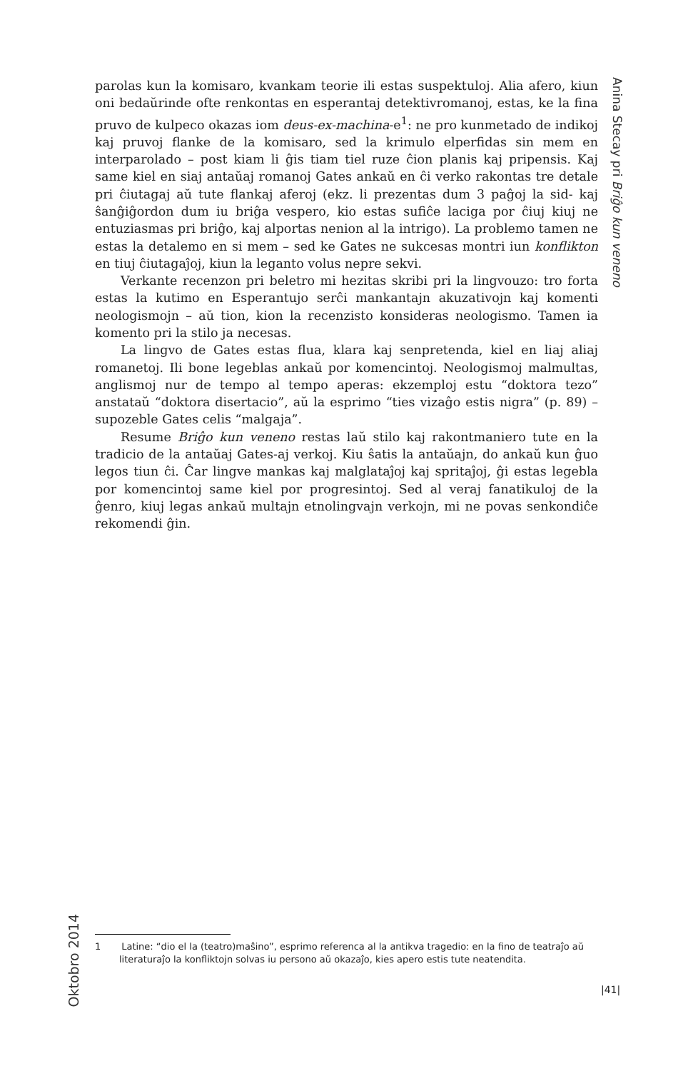Anina Stecay pri Briĝo kun veneno
parolas kun la komisaro, kvankam teorie ili estas suspektuloj. Alia afero, kiun oni bedaŭrinde ofte renkontas en esperantaj detektivromanoj, estas, ke la fina pruvo de kulpeco okazas iom deus-ex-machina-e<sup>1</sup>: ne pro kunmetado de indikoj kaj pruvoj flanke de la komisaro, sed la krimulo elperfidas sin mem en interparolado – post kiam li ĝis tiam tiel ruze ĉion planis kaj pripensis. Kaj same kiel en siaj antaŭaj romanoj Gates ankaŭ en ĉi verko rakontas tre detale pri ĉiutagaj aŭ tute flankaj aferoj (ekz. li prezentas dum 3 paĝoj la sid- kaj ŝanĝiĝordon dum iu briĝa vespero, kio estas sufiĉe laciga por ĉiuj kiuj ne entuziasmas pri briĝo, kaj alportas nenion al la intrigo). La problemo tamen ne estas la detalemo en si mem – sed ke Gates ne sukcesas montri iun konflikton en tiuj ĉiutagaĵoj, kiun la leganto volus nepre sekvi.
Verkante recenzon pri beletro mi hezitas skribi pri la lingvouzo: tro forta estas la kutimo en Esperantujo serĉi mankantajn akuzativojn kaj komenti neologismojn – aŭ tion, kion la recenzisto konsideras neologismo. Tamen ia komento pri la stilo ja necesas.
La lingvo de Gates estas flua, klara kaj senpretenda, kiel en liaj aliaj romanetoj. Ili bone legeblas ankaŭ por komencintoj. Neologismoj malmultas, anglismoj nur de tempo al tempo aperas: ekzemploj estu “doktora tezo” anstataŭ “doktora disertacio”, aŭ la esprimo “ties vizaĝo estis nigra” (p. 89) – supozeble Gates celis “malgaja”.
Resume Briĝo kun veneno restas laŭ stilo kaj rakontmaniero tute en la tradicio de la antaŭaj Gates-aj verkoj. Kiu ŝatis la antaŭajn, do ankaŭ kun ĝuo legos tiun ĉi. Ĉar lingve mankas kaj malglataĵoj kaj spritaĵoj, ĝi estas legebla por komencintoj same kiel por progresintoj. Sed al veraj fanatikuloj de la ĝenro, kiuj legas ankaŭ multajn etnolingvajn verkojn, mi ne povas senkondiĉe rekomendi ĝin.
Oktobro 2014
1 Latine: “dio el la (teatro)maŝino”, esprimo referenca al la antikva tragedio: en la fino de teatraĵo aŭ literaturaĵo la konfliktojn solvas iu persono aŭ okazaĵo, kies apero estis tute neatendita.
|41|